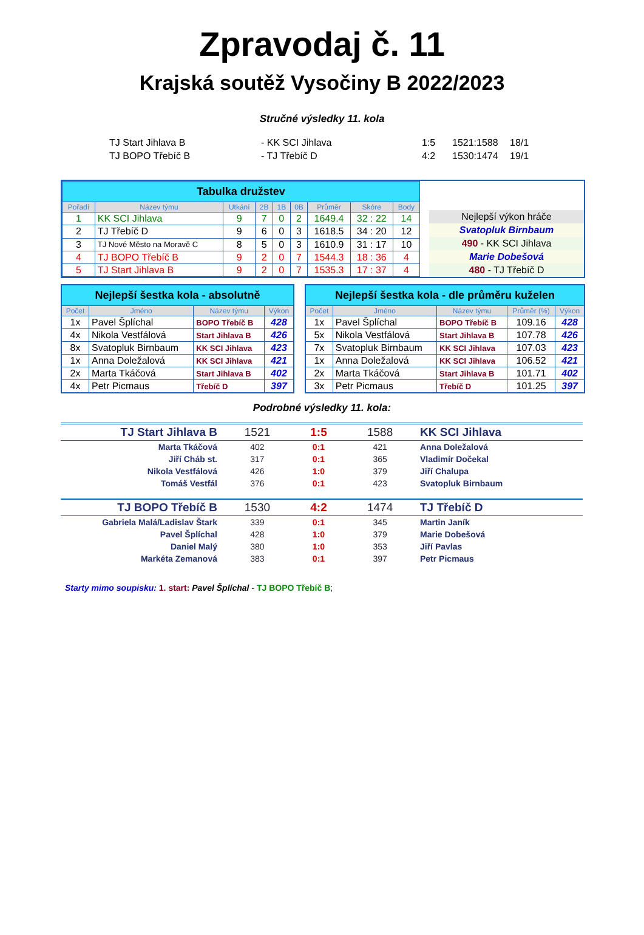Zpravodaj č. 11
Krajská soutěž Vysočiny B 2022/2023
Stručné výsledky 11. kola
| TJ Start Jihlava B | - KK SCI Jihlava | 1:5 | 1521:1588 | 18/1 |
| TJ BOPO Třebíč B | - TJ Třebíč D | 4:2 | 1530:1474 | 19/1 |
| Tabulka družstev | | | | | | | | |
| --- | --- | --- | --- | --- | --- | --- | --- | --- |
| Pořadí | Název týmu | Utkání | 2B | 1B | 0B | Průměr | Skóre | Body |
| 1 | KK SCI Jihlava | 9 | 7 | 0 | 2 | 1649.4 | 32 : 22 | 14 |
| 2 | TJ Třebíč D | 9 | 6 | 0 | 3 | 1618.5 | 34 : 20 | 12 |
| 3 | TJ Nové Město na Moravě C | 8 | 5 | 0 | 3 | 1610.9 | 31 : 17 | 10 |
| 4 | TJ BOPO Třebíč B | 9 | 2 | 0 | 7 | 1544.3 | 18 : 36 | 4 |
| 5 | TJ Start Jihlava B | 9 | 2 | 0 | 7 | 1535.3 | 17 : 37 | 4 |
Nejlepší výkon hráče
Svatopluk Birnbaum
490 - KK SCI Jihlava
Marie Dobešová
480 - TJ Třebíč D
| Nejlepší šestka kola - absolutně | | | |
| --- | --- | --- | --- |
| Počet | Jméno | Název týmu | Výkon |
| 1x | Pavel Šplíchal | BOPO Třebíč B | 428 |
| 4x | Nikola Vestfálová | Start Jihlava B | 426 |
| 8x | Svatopluk Birnbaum | KK SCI Jihlava | 423 |
| 1x | Anna Doležalová | KK SCI Jihlava | 421 |
| 2x | Marta Tkáčová | Start Jihlava B | 402 |
| 4x | Petr Picmaus | Třebíč D | 397 |
| Nejlepší šestka kola - dle průměru kuželen | | | | |
| --- | --- | --- | --- | --- |
| Počet | Jméno | Název týmu | Průměr (%) | Výkon |
| 1x | Pavel Šplíchal | BOPO Třebíč B | 109.16 | 428 |
| 5x | Nikola Vestfálová | Start Jihlava B | 107.78 | 426 |
| 7x | Svatopluk Birnbaum | KK SCI Jihlava | 107.03 | 423 |
| 1x | Anna Doležalová | KK SCI Jihlava | 106.52 | 421 |
| 2x | Marta Tkáčová | Start Jihlava B | 101.71 | 402 |
| 3x | Petr Picmaus | Třebíč D | 101.25 | 397 |
Podrobné výsledky 11. kola:
| TJ Start Jihlava B | 1521 | 1:5 | 1588 | KK SCI Jihlava |
| Marta Tkáčová | 402 | 0:1 | 421 | Anna Doležalová |
| Jiří Cháb st. | 317 | 0:1 | 365 | Vladimír Dočekal |
| Nikola Vestfálová | 426 | 1:0 | 379 | Jiří Chalupa |
| Tomáš Vestfál | 376 | 0:1 | 423 | Svatopluk Birnbaum |
| TJ BOPO Třebíč B | 1530 | 4:2 | 1474 | TJ Třebíč D |
| Gabriela Malá/Ladislav Štark | 339 | 0:1 | 345 | Martin Janík |
| Pavel Šplíchal | 428 | 1:0 | 379 | Marie Dobešová |
| Daniel Malý | 380 | 1:0 | 353 | Jiří Pavlas |
| Markéta Zemanová | 383 | 0:1 | 397 | Petr Picmaus |
Starty mimo soupisku: 1. start: Pavel Šplíchal - TJ BOPO Třebíč B;